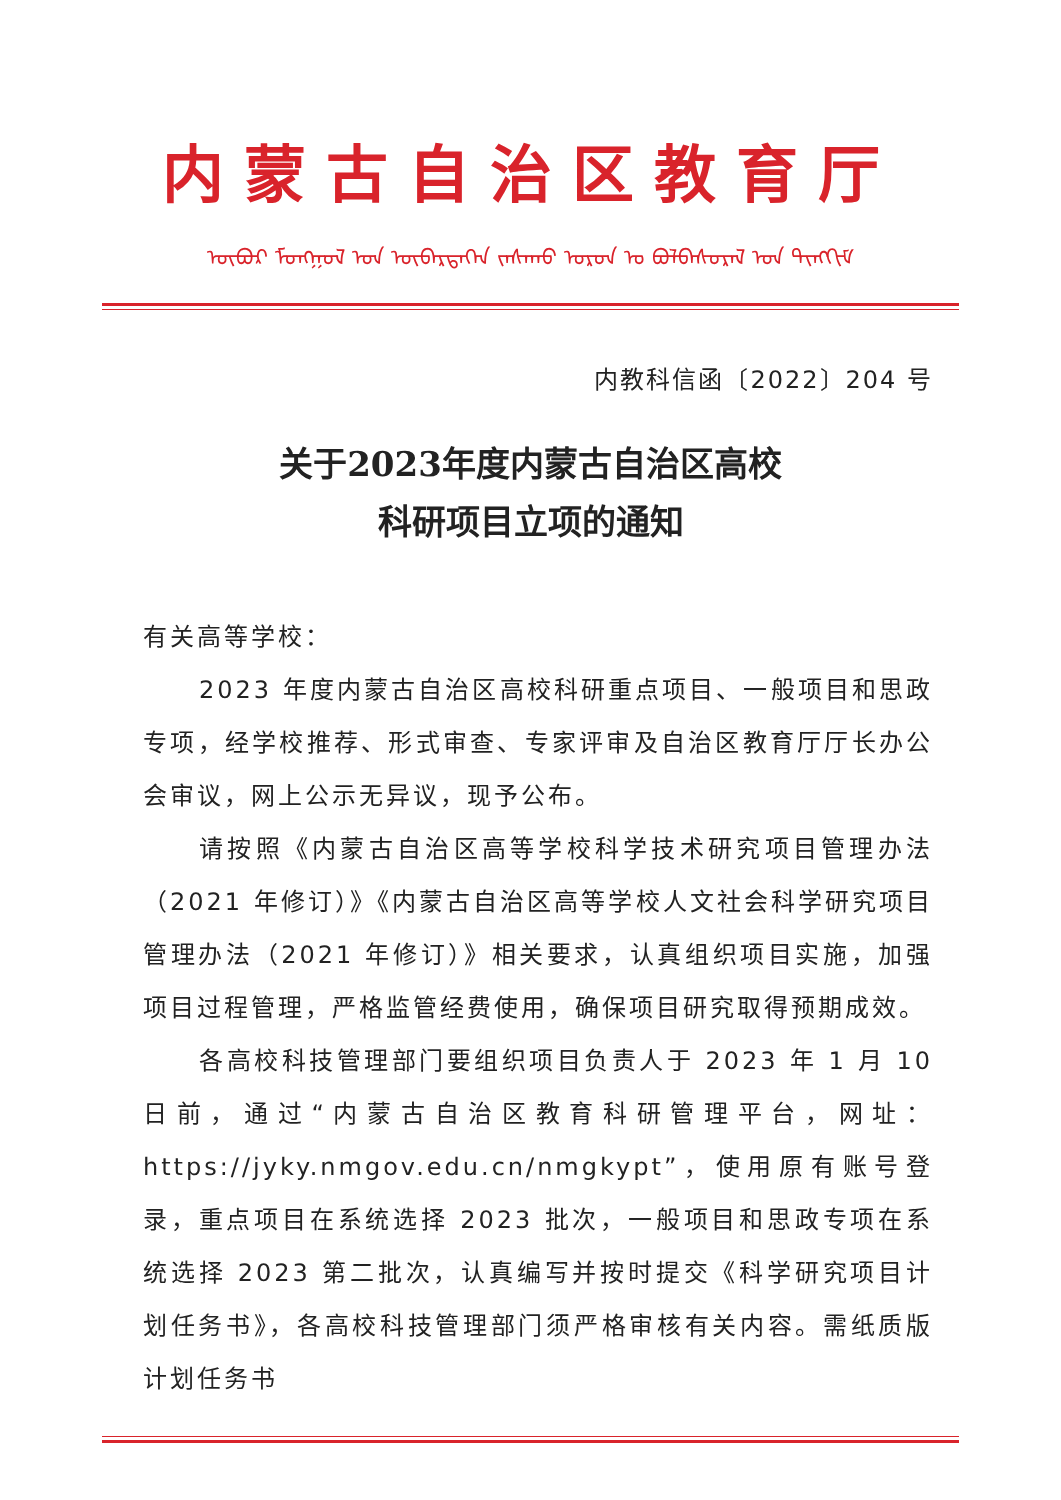内蒙古自治区教育厅
ᠦᠪᠦᠷ ᠮᠣᠩᠭᠣᠯ ᠤᠨ ᠥᠪᠡᠷᠲᠡᠭᠡᠨ ᠵᠠᠰᠠᠬᠤ ᠣᠷᠤᠨ ᠤ ᠪᠣᠯᠪᠠᠰᠤᠷᠠᠯ ᠤᠨ ᠲᠢᠩᠬᠢᠮ
内教科信函〔2022〕204 号
关于2023年度内蒙古自治区高校
科研项目立项的通知
有关高等学校：
2023 年度内蒙古自治区高校科研重点项目、一般项目和思政专项，经学校推荐、形式审查、专家评审及自治区教育厅厅长办公会审议，网上公示无异议，现予公布。
请按照《内蒙古自治区高等学校科学技术研究项目管理办法（2021 年修订）》《内蒙古自治区高等学校人文社会科学研究项目管理办法（2021 年修订）》相关要求，认真组织项目实施，加强项目过程管理，严格监管经费使用，确保项目研究取得预期成效。
各高校科技管理部门要组织项目负责人于 2023 年 1 月 10 日前，通过“内蒙古自治区教育科研管理平台，网址：https://jyky.nmgov.edu.cn/nmgkypt”，使用原有账号登录，重点项目在系统选择 2023 批次，一般项目和思政专项在系统选择 2023 第二批次，认真编写并按时提交《科学研究项目计划任务书》，各高校科技管理部门须严格审核有关内容。需纸质版计划任务书